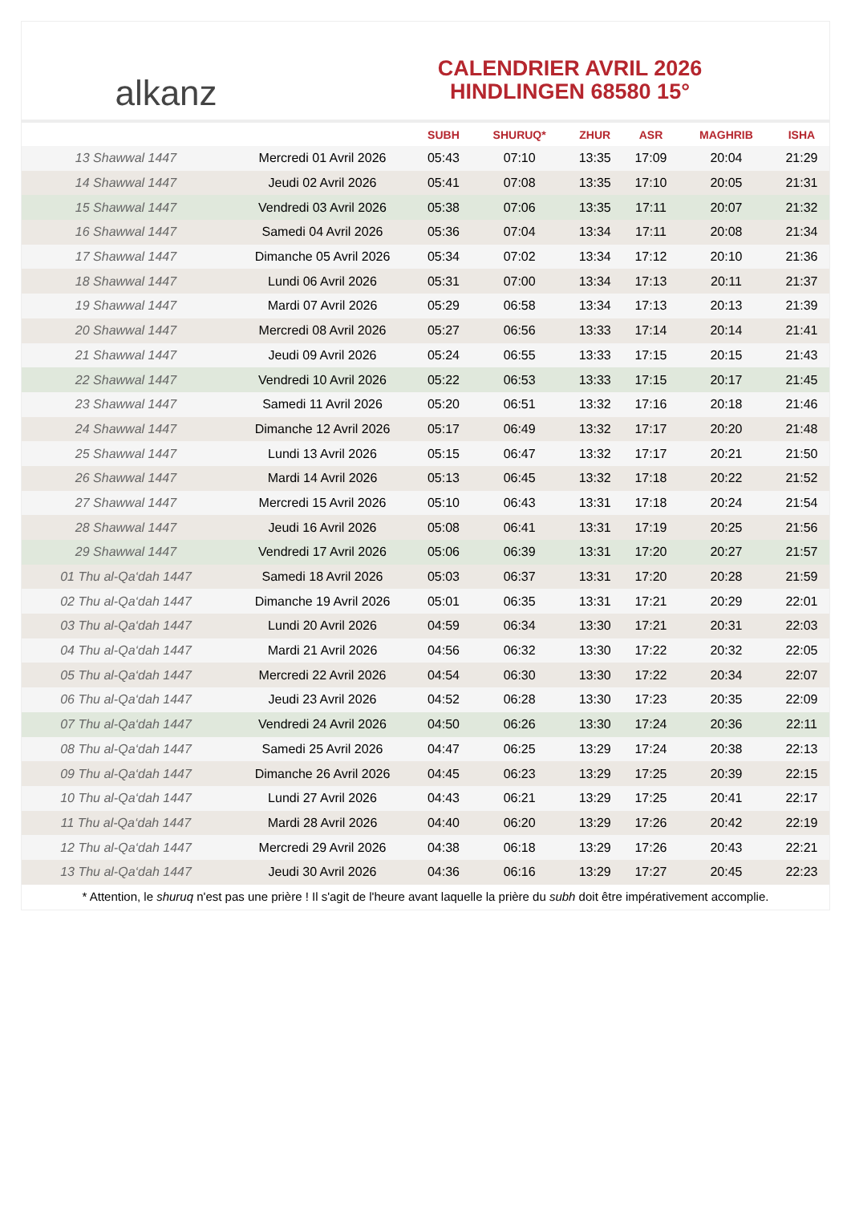alkanz
CALENDRIER AVRIL 2026
HINDLINGEN 68580 15°
| | | SUBH | SHURUQ* | ZHUR | ASR | MAGHRIB | ISHA |
| --- | --- | --- | --- | --- | --- | --- | --- |
| 13 Shawwal 1447 | Mercredi 01 Avril 2026 | 05:43 | 07:10 | 13:35 | 17:09 | 20:04 | 21:29 |
| 14 Shawwal 1447 | Jeudi 02 Avril 2026 | 05:41 | 07:08 | 13:35 | 17:10 | 20:05 | 21:31 |
| 15 Shawwal 1447 | Vendredi 03 Avril 2026 | 05:38 | 07:06 | 13:35 | 17:11 | 20:07 | 21:32 |
| 16 Shawwal 1447 | Samedi 04 Avril 2026 | 05:36 | 07:04 | 13:34 | 17:11 | 20:08 | 21:34 |
| 17 Shawwal 1447 | Dimanche 05 Avril 2026 | 05:34 | 07:02 | 13:34 | 17:12 | 20:10 | 21:36 |
| 18 Shawwal 1447 | Lundi 06 Avril 2026 | 05:31 | 07:00 | 13:34 | 17:13 | 20:11 | 21:37 |
| 19 Shawwal 1447 | Mardi 07 Avril 2026 | 05:29 | 06:58 | 13:34 | 17:13 | 20:13 | 21:39 |
| 20 Shawwal 1447 | Mercredi 08 Avril 2026 | 05:27 | 06:56 | 13:33 | 17:14 | 20:14 | 21:41 |
| 21 Shawwal 1447 | Jeudi 09 Avril 2026 | 05:24 | 06:55 | 13:33 | 17:15 | 20:15 | 21:43 |
| 22 Shawwal 1447 | Vendredi 10 Avril 2026 | 05:22 | 06:53 | 13:33 | 17:15 | 20:17 | 21:45 |
| 23 Shawwal 1447 | Samedi 11 Avril 2026 | 05:20 | 06:51 | 13:32 | 17:16 | 20:18 | 21:46 |
| 24 Shawwal 1447 | Dimanche 12 Avril 2026 | 05:17 | 06:49 | 13:32 | 17:17 | 20:20 | 21:48 |
| 25 Shawwal 1447 | Lundi 13 Avril 2026 | 05:15 | 06:47 | 13:32 | 17:17 | 20:21 | 21:50 |
| 26 Shawwal 1447 | Mardi 14 Avril 2026 | 05:13 | 06:45 | 13:32 | 17:18 | 20:22 | 21:52 |
| 27 Shawwal 1447 | Mercredi 15 Avril 2026 | 05:10 | 06:43 | 13:31 | 17:18 | 20:24 | 21:54 |
| 28 Shawwal 1447 | Jeudi 16 Avril 2026 | 05:08 | 06:41 | 13:31 | 17:19 | 20:25 | 21:56 |
| 29 Shawwal 1447 | Vendredi 17 Avril 2026 | 05:06 | 06:39 | 13:31 | 17:20 | 20:27 | 21:57 |
| 01 Thu al-Qa‘dah 1447 | Samedi 18 Avril 2026 | 05:03 | 06:37 | 13:31 | 17:20 | 20:28 | 21:59 |
| 02 Thu al-Qa‘dah 1447 | Dimanche 19 Avril 2026 | 05:01 | 06:35 | 13:31 | 17:21 | 20:29 | 22:01 |
| 03 Thu al-Qa‘dah 1447 | Lundi 20 Avril 2026 | 04:59 | 06:34 | 13:30 | 17:21 | 20:31 | 22:03 |
| 04 Thu al-Qa‘dah 1447 | Mardi 21 Avril 2026 | 04:56 | 06:32 | 13:30 | 17:22 | 20:32 | 22:05 |
| 05 Thu al-Qa‘dah 1447 | Mercredi 22 Avril 2026 | 04:54 | 06:30 | 13:30 | 17:22 | 20:34 | 22:07 |
| 06 Thu al-Qa‘dah 1447 | Jeudi 23 Avril 2026 | 04:52 | 06:28 | 13:30 | 17:23 | 20:35 | 22:09 |
| 07 Thu al-Qa‘dah 1447 | Vendredi 24 Avril 2026 | 04:50 | 06:26 | 13:30 | 17:24 | 20:36 | 22:11 |
| 08 Thu al-Qa‘dah 1447 | Samedi 25 Avril 2026 | 04:47 | 06:25 | 13:29 | 17:24 | 20:38 | 22:13 |
| 09 Thu al-Qa‘dah 1447 | Dimanche 26 Avril 2026 | 04:45 | 06:23 | 13:29 | 17:25 | 20:39 | 22:15 |
| 10 Thu al-Qa‘dah 1447 | Lundi 27 Avril 2026 | 04:43 | 06:21 | 13:29 | 17:25 | 20:41 | 22:17 |
| 11 Thu al-Qa‘dah 1447 | Mardi 28 Avril 2026 | 04:40 | 06:20 | 13:29 | 17:26 | 20:42 | 22:19 |
| 12 Thu al-Qa‘dah 1447 | Mercredi 29 Avril 2026 | 04:38 | 06:18 | 13:29 | 17:26 | 20:43 | 22:21 |
| 13 Thu al-Qa‘dah 1447 | Jeudi 30 Avril 2026 | 04:36 | 06:16 | 13:29 | 17:27 | 20:45 | 22:23 |
* Attention, le shuruq n'est pas une prière ! Il s'agit de l'heure avant laquelle la prière du subh doit être impérativement accomplie.